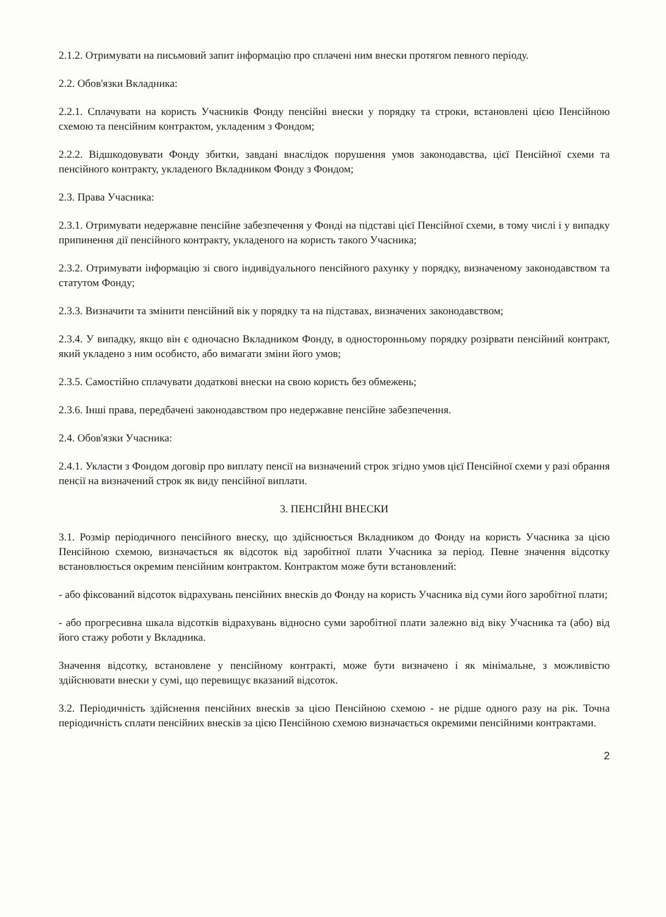2.1.2. Отримувати на письмовий запит інформацію про сплачені ним внески протягом певного періоду.
2.2. Обов'язки Вкладника:
2.2.1. Сплачувати на користь Учасників Фонду пенсійні внески у порядку та строки, встановлені цією Пенсійною схемою та пенсійним контрактом, укладеним з Фондом;
2.2.2. Відшкодовувати Фонду збитки, завдані внаслідок порушення умов законодавства, цієї Пенсійної схеми та пенсійного контракту, укладеного Вкладником Фонду з Фондом;
2.3. Права Учасника:
2.3.1. Отримувати недержавне пенсійне забезпечення у Фонді на підставі цієї Пенсійної схеми, в тому числі і у випадку припинення дії пенсійного контракту, укладеного на користь такого Учасника;
2.3.2. Отримувати інформацію зі свого індивідуального пенсійного рахунку у порядку, визначеному законодавством та статутом Фонду;
2.3.3. Визначити та змінити пенсійний вік у порядку та на підставах, визначених законодавством;
2.3.4. У випадку, якщо він є одночасно Вкладником Фонду, в односторонньому порядку розірвати пенсійний контракт, який укладено з ним особисто, або вимагати зміни його умов;
2.3.5. Самостійно сплачувати додаткові внески на свою користь без обмежень;
2.3.6. Інші права, передбачені законодавством про недержавне пенсійне забезпечення.
2.4. Обов'язки Учасника:
2.4.1. Укласти з Фондом договір про виплату пенсії на визначений строк згідно умов цієї Пенсійної схеми у разі обрання пенсії на визначений строк як виду пенсійної виплати.
3. ПЕНСІЙНІ ВНЕСКИ
3.1. Розмір періодичного пенсійного внеску, що здійснюється Вкладником до Фонду на користь Учасника за цією Пенсійною схемою, визначається як відсоток від заробітної плати Учасника за період. Певне значення відсотку встановлюється окремим пенсійним контрактом. Контрактом може бути встановлений:
- або фіксований відсоток відрахувань пенсійних внесків до Фонду на користь Учасника від суми його заробітної плати;
- або прогресивна шкала відсотків відрахувань відносно суми заробітної плати залежно від віку Учасника та (або) від його стажу роботи у Вкладника.
Значення відсотку, встановлене у пенсійному контракті, може бути визначено і як мінімальне, з можливістю здійснювати внески у сумі, що перевищує вказаний відсоток.
3.2. Періодичність здійснення пенсійних внесків за цією Пенсійною схемою - не рідше одного разу на рік. Точна періодичність сплати пенсійних внесків за цією Пенсійною схемою визначається окремими пенсійними контрактами.
2